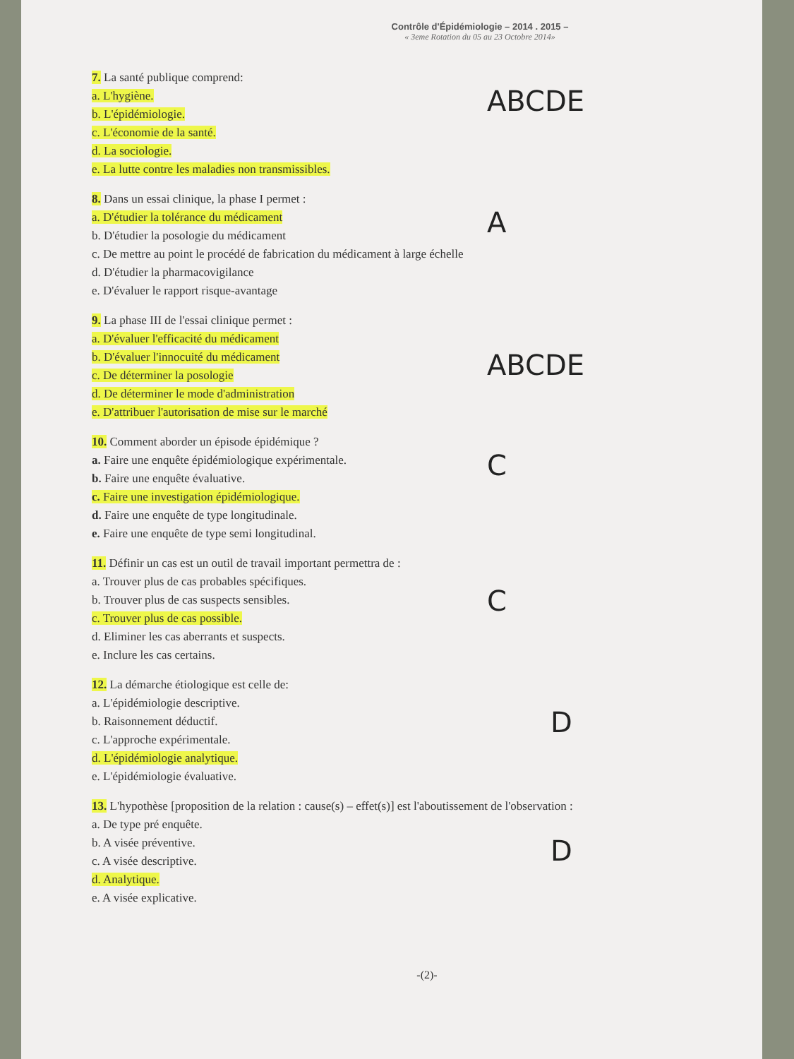Contrôle d'Épidémiologie – 2014 . 2015 –
« 3eme Rotation du 05 au 23 Octobre 2014»
7. La santé publique comprend:
a. L'hygiène.
b. L'épidémiologie.
c. L'économie de la santé.
d. La sociologie.
e. La lutte contre les maladies non transmissibles.
ABCDE
8. Dans un essai clinique, la phase I permet :
a. D'étudier la tolérance du médicament
b. D'étudier la posologie du médicament
c. De mettre au point le procédé de fabrication du médicament à large échelle
d. D'étudier la pharmacovigilance
e. D'évaluer le rapport risque-avantage
A
9. La phase III de l'essai clinique permet :
a. D'évaluer l'efficacité du médicament
b. D'évaluer l'innocuité du médicament
c. De déterminer la posologie
d. De déterminer le mode d'administration
e. D'attribuer l'autorisation de mise sur le marché
ABCDE
10. Comment aborder un épisode épidémique ?
a. Faire une enquête épidémiologique expérimentale.
b. Faire une enquête évaluative.
c. Faire une investigation épidémiologique.
d. Faire une enquête de type longitudinale.
e. Faire une enquête de type semi longitudinal.
C
11. Définir un cas est un outil de travail important permettra de :
a. Trouver plus de cas probables spécifiques.
b. Trouver plus de cas suspects sensibles.
c. Trouver plus de cas possible.
d. Eliminer les cas aberrants et suspects.
e. Inclure les cas certains.
C
12. La démarche étiologique est celle de:
a. L'épidémiologie descriptive.
b. Raisonnement déductif.
c. L'approche expérimentale.
d. L'épidémiologie analytique.
e. L'épidémiologie évaluative.
D
13. L'hypothèse [proposition de la relation : cause(s) – effet(s)] est l'aboutissement de l'observation :
a. De type pré enquête.
b. A visée préventive.
c. A visée descriptive.
d. Analytique.
e. A visée explicative.
D
-(2)-